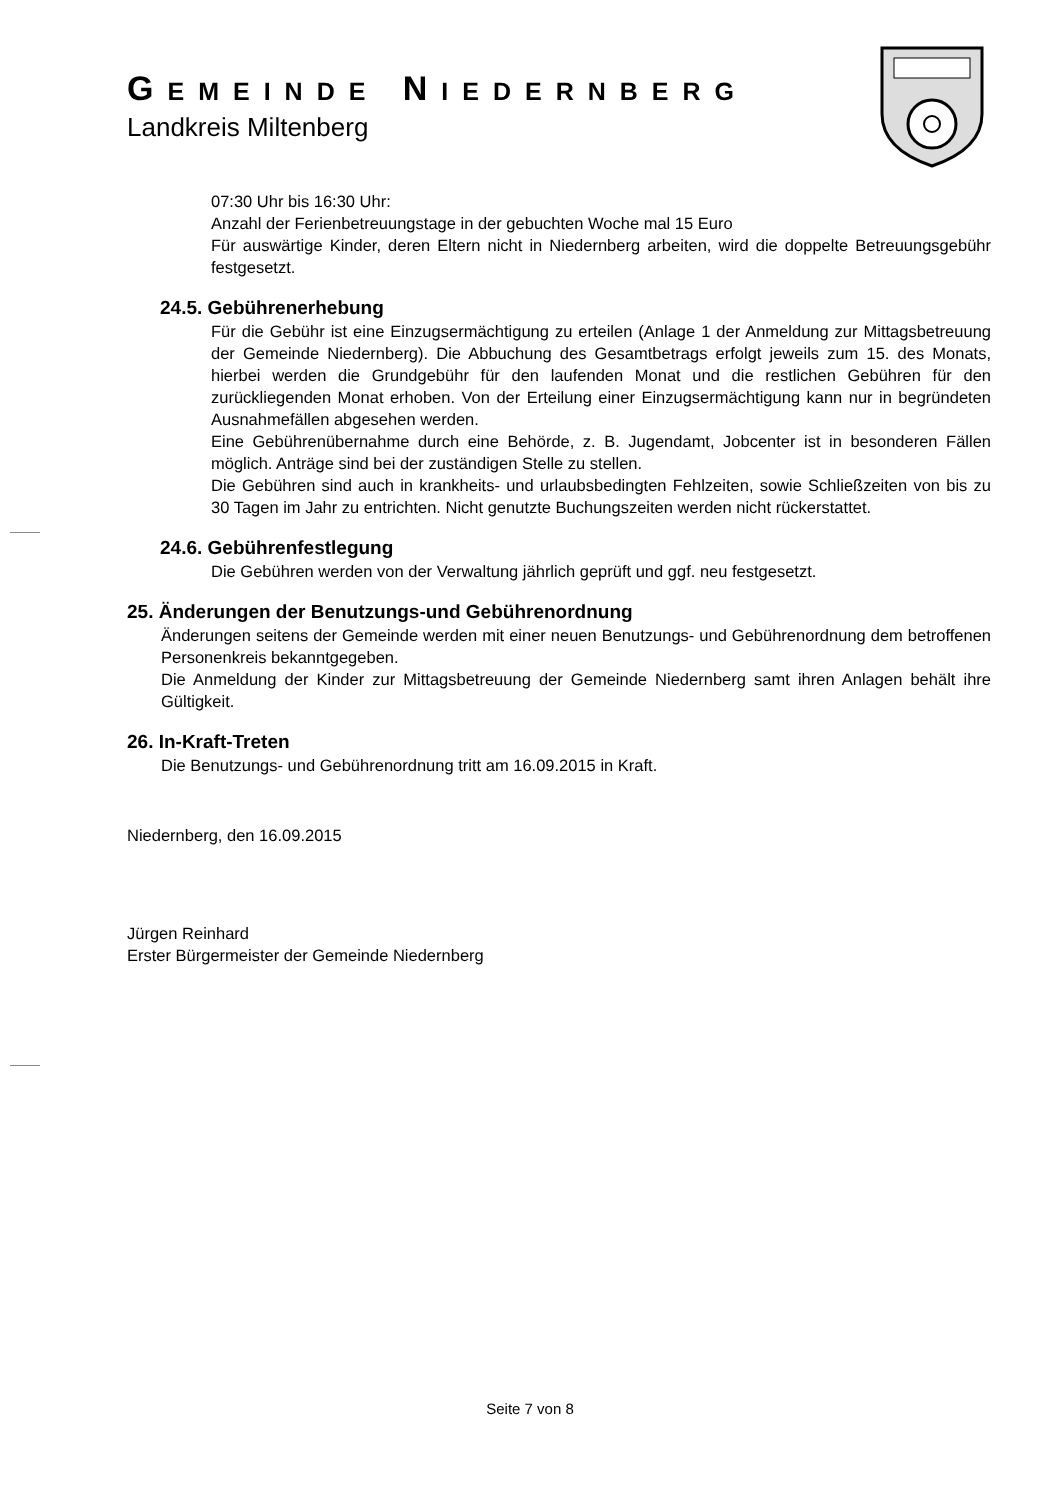GEMEINDE NIEDERNBERG
Landkreis Miltenberg
07:30 Uhr bis 16:30 Uhr:
Anzahl der Ferienbetreuungstage in der gebuchten Woche mal 15 Euro
Für auswärtige Kinder, deren Eltern nicht in Niedernberg arbeiten, wird die doppelte Betreuungsgebühr festgesetzt.
24.5. Gebührenerhebung
Für die Gebühr ist eine Einzugsermächtigung zu erteilen (Anlage 1 der Anmeldung zur Mittagsbetreuung der Gemeinde Niedernberg). Die Abbuchung des Gesamtbetrags erfolgt jeweils zum 15. des Monats, hierbei werden die Grundgebühr für den laufenden Monat und die restlichen Gebühren für den zurückliegenden Monat erhoben. Von der Erteilung einer Einzugsermächtigung kann nur in begründeten Ausnahmefällen abgesehen werden.
Eine Gebührenübernahme durch eine Behörde, z. B. Jugendamt, Jobcenter ist in besonderen Fällen möglich. Anträge sind bei der zuständigen Stelle zu stellen.
Die Gebühren sind auch in krankheits- und urlaubsbedingten Fehlzeiten, sowie Schließzeiten von bis zu 30 Tagen im Jahr zu entrichten. Nicht genutzte Buchungszeiten werden nicht rückerstattet.
24.6. Gebührenfestlegung
Die Gebühren werden von der Verwaltung jährlich geprüft und ggf. neu festgesetzt.
25. Änderungen der Benutzungs-und Gebührenordnung
Änderungen seitens der Gemeinde werden mit einer neuen Benutzungs- und Gebührenordnung dem betroffenen Personenkreis bekanntgegeben.
Die Anmeldung der Kinder zur Mittagsbetreuung der Gemeinde Niedernberg samt ihren Anlagen behält ihre Gültigkeit.
26. In-Kraft-Treten
Die Benutzungs- und Gebührenordnung tritt am 16.09.2015 in Kraft.
Niedernberg, den 16.09.2015
Jürgen Reinhard
Erster Bürgermeister der Gemeinde Niedernberg
Seite 7 von 8